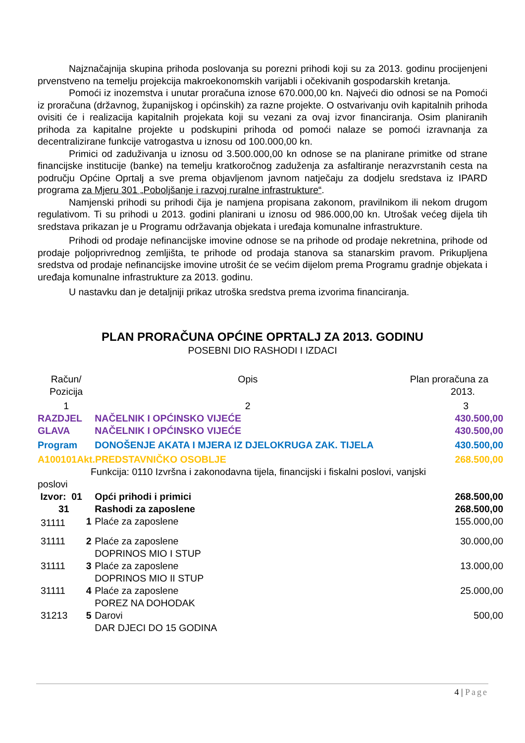Najznačajnija skupina prihoda poslovanja su porezni prihodi koji su za 2013. godinu procijenjeni prvenstveno na temelju projekcija makroekonomskih varijabli i očekivanih gospodarskih kretanja.
Pomoći iz inozemstva i unutar proračuna iznose 670.000,00 kn. Najveći dio odnosi se na Pomoći iz proračuna (državnog, županijskog i općinskih) za razne projekte. O ostvarivanju ovih kapitalnih prihoda ovisiti će i realizacija kapitalnih projekata koji su vezani za ovaj izvor financiranja. Osim planiranih prihoda za kapitalne projekte u podskupini prihoda od pomoći nalaze se pomoći izravnanja za decentralizirane funkcije vatrogastva u iznosu od 100.000,00 kn.
Primici od zaduživanja u iznosu od 3.500.000,00 kn odnose se na planirane primitke od strane financijske institucije (banke) na temelju kratkoročnog zaduženja za asfaltiranje nerazvrstanih cesta na području Općine Oprtalj a sve prema objavljenom javnom natječaju za dodjelu sredstava iz IPARD programa za Mjeru 301 „Poboljšanje i razvoj ruralne infrastrukture“.
Namjenski prihodi su prihodi čija je namjena propisana zakonom, pravilnikom ili nekom drugom regulativom. Ti su prihodi u 2013. godini planirani u iznosu od 986.000,00 kn. Utrošak većeg dijela tih sredstava prikazan je u Programu održavanja objekata i uređaja komunalne infrastrukture.
Prihodi od prodaje nefinancijske imovine odnose se na prihode od prodaje nekretnina, prihode od prodaje poljoprivrednog zemljišta, te prihode od prodaja stanova sa stanarskim pravom. Prikupljena sredstva od prodaje nefinancijske imovine utrošit će se većim dijelom prema Programu gradnje objekata i uređaja komunalne infrastrukture za 2013. godinu.
U nastavku dan je detaljniji prikaz utroška sredstva prema izvorima financiranja.
PLAN PRORAČUNA OPĆINE OPRTALJ ZA 2013. GODINU
POSEBNI DIO RASHODI I IZDACI
| Račun/ Pozicija | | Opis | Plan proračuna za 2013. |
| 1 | | 2 | 3 |
| RAZDJEL | | NAČELNIK I OPĆINSKO VIJEĆE | 430.500,00 |
| GLAVA | | NAČELNIK I OPĆINSKO VIJEĆE | 430.500,00 |
| Program | | DONOŠENJE AKATA I MJERA IZ DJELOKRUGA ZAK. TIJELA | 430.500,00 |
| A100101Akt.PREDSTAVNIČKO OSOBLJE | | | 268.500,00 |
| Funkcija: 0110 Izvršna i zakonodavna tijela, financijski i fiskalni poslovi, vanjski | | | |
| poslovi | | | |
| Izvor: 01 | | Opći prihodi i primici | 268.500,00 |
| 31 | | Rashodi za zaposlene | 268.500,00 |
| 31111 | 1 | Plaće za zaposlene | 155.000,00 |
| 31111 | 2 | Plaće za zaposlene DOPRINOS MIO I STUP | 30.000,00 |
| 31111 | 3 | Plaće za zaposlene DOPRINOS MIO II STUP | 13.000,00 |
| 31111 | 4 | Plaće za zaposlene POREZ NA DOHODAK | 25.000,00 |
| 31213 | 5 | Darovi DAR DJECI DO 15 GODINA | 500,00 |
4 | Page